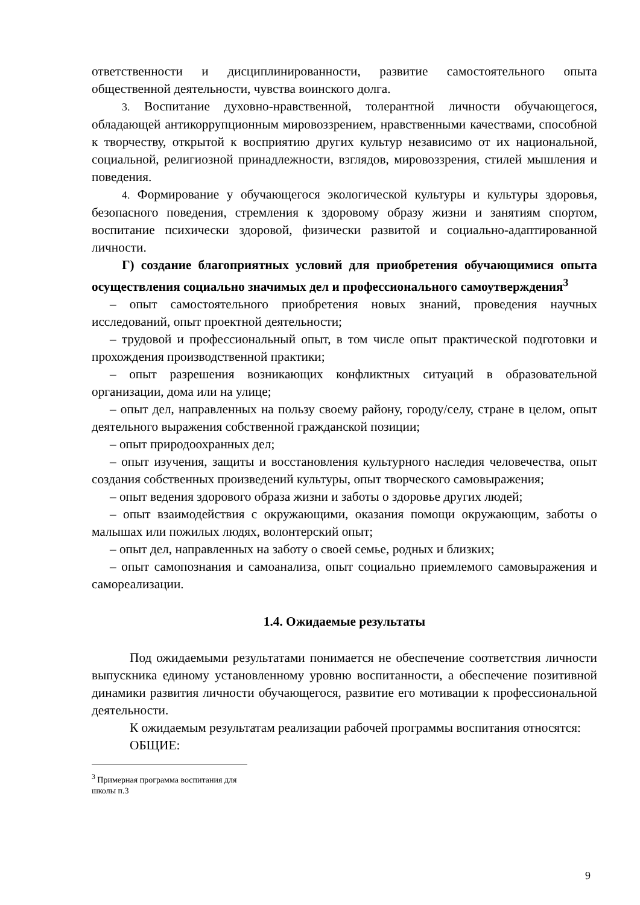ответственности и дисциплинированности, развитие самостоятельного опыта общественной деятельности, чувства воинского долга.
3. Воспитание духовно-нравственной, толерантной личности обучающегося, обладающей антикоррупционным мировоззрением, нравственными качествами, способной к творчеству, открытой к восприятию других культур независимо от их национальной, социальной, религиозной принадлежности, взглядов, мировоззрения, стилей мышления и поведения.
4. Формирование у обучающегося экологической культуры и культуры здоровья, безопасного поведения, стремления к здоровому образу жизни и занятиям спортом, воспитание психически здоровой, физически развитой и социально-адаптированной личности.
Г) создание благоприятных условий для приобретения обучающимися опыта осуществления социально значимых дел и профессионального самоутверждения<sup>3</sup>
– опыт самостоятельного приобретения новых знаний, проведения научных исследований, опыт проектной деятельности;
– трудовой и профессиональный опыт, в том числе опыт практической подготовки и прохождения производственной практики;
– опыт разрешения возникающих конфликтных ситуаций в образовательной организации, дома или на улице;
– опыт дел, направленных на пользу своему району, городу/селу, стране в целом, опыт деятельного выражения собственной гражданской позиции;
– опыт природоохранных дел;
– опыт изучения, защиты и восстановления культурного наследия человечества, опыт создания собственных произведений культуры, опыт творческого самовыражения;
– опыт ведения здорового образа жизни и заботы о здоровье других людей;
– опыт взаимодействия с окружающими, оказания помощи окружающим, заботы о малышах или пожилых людях, волонтерский опыт;
– опыт дел, направленных на заботу о своей семье, родных и близких;
– опыт самопознания и самоанализа, опыт социально приемлемого самовыражения и самореализации.
1.4. Ожидаемые результаты
Под ожидаемыми результатами понимается не обеспечение соответствия личности выпускника единому установленному уровню воспитанности, а обеспечение позитивной динамики развития личности обучающегося, развитие его мотивации к профессиональной деятельности.
К ожидаемым результатам реализации рабочей программы воспитания относятся:
ОБЩИЕ:
<sup>3</sup> Примерная программа воспитания для школы п.3
9